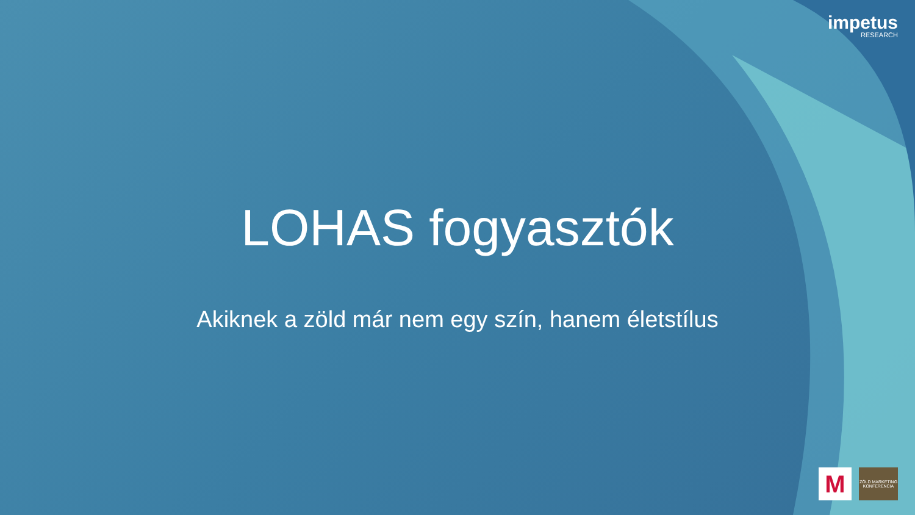impetus
RESEARCH
LOHAS fogyasztók
Akiknek a zöld már nem egy szín, hanem életstílus
M
ZÖLD MARKETING KONFERENCIA